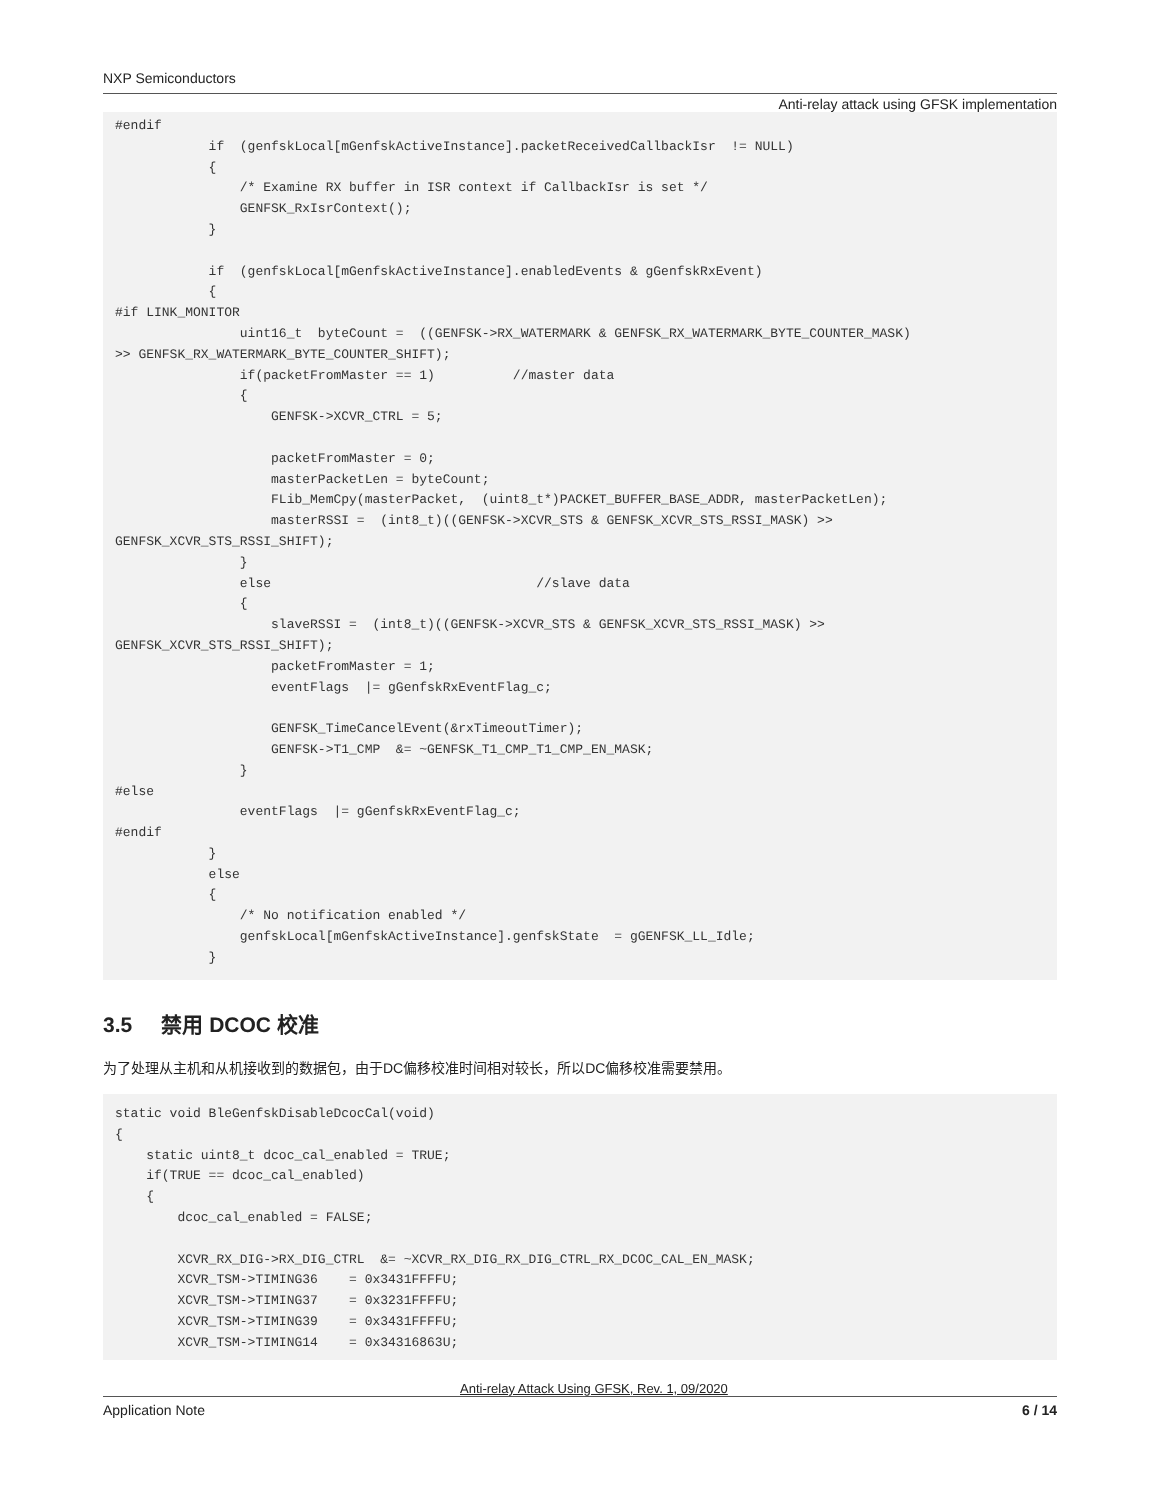NXP Semiconductors
Anti-relay attack using GFSK implementation
#endif
            if  (genfskLocal[mGenfskActiveInstance].packetReceivedCallbackIsr  != NULL)
            {
                /* Examine RX buffer in ISR context if CallbackIsr is set */
                GENFSK_RxIsrContext();
            }

            if  (genfskLocal[mGenfskActiveInstance].enabledEvents & gGenfskRxEvent)
            {
#if LINK_MONITOR
                uint16_t  byteCount =  ((GENFSK->RX_WATERMARK & GENFSK_RX_WATERMARK_BYTE_COUNTER_MASK)
>> GENFSK_RX_WATERMARK_BYTE_COUNTER_SHIFT);
                if(packetFromMaster == 1)          //master data
                {
                    GENFSK->XCVR_CTRL = 5;

                    packetFromMaster = 0;
                    masterPacketLen = byteCount;
                    FLib_MemCpy(masterPacket,  (uint8_t*)PACKET_BUFFER_BASE_ADDR, masterPacketLen);
                    masterRSSI =  (int8_t)((GENFSK->XCVR_STS & GENFSK_XCVR_STS_RSSI_MASK) >>
GENFSK_XCVR_STS_RSSI_SHIFT);
                }
                else                                  //slave data
                {
                    slaveRSSI =  (int8_t)((GENFSK->XCVR_STS & GENFSK_XCVR_STS_RSSI_MASK) >>
GENFSK_XCVR_STS_RSSI_SHIFT);
                    packetFromMaster = 1;
                    eventFlags  |= gGenfskRxEventFlag_c;

                    GENFSK_TimeCancelEvent(&rxTimeoutTimer);
                    GENFSK->T1_CMP  &= ~GENFSK_T1_CMP_T1_CMP_EN_MASK;
                }
#else
                eventFlags  |= gGenfskRxEventFlag_c;
#endif
            }
            else
            {
                /* No notification enabled */
                genfskLocal[mGenfskActiveInstance].genfskState  = gGENFSK_LL_Idle;
            }
3.5 禁用 DCOC 校准
为了处理从主机和从机接收到的数据包，由于DC偏移校准时间相对较长，所以DC偏移校准需要禁用。
static void BleGenfskDisableDcocCal(void)
{
    static uint8_t dcoc_cal_enabled = TRUE;
    if(TRUE == dcoc_cal_enabled)
    {
        dcoc_cal_enabled = FALSE;

        XCVR_RX_DIG->RX_DIG_CTRL  &= ~XCVR_RX_DIG_RX_DIG_CTRL_RX_DCOC_CAL_EN_MASK;
        XCVR_TSM->TIMING36    = 0x3431FFFFU;
        XCVR_TSM->TIMING37    = 0x3231FFFFU;
        XCVR_TSM->TIMING39    = 0x3431FFFFU;
        XCVR_TSM->TIMING14    = 0x34316863U;
Anti-relay Attack Using GFSK, Rev. 1, 09/2020
Application Note 6 / 14